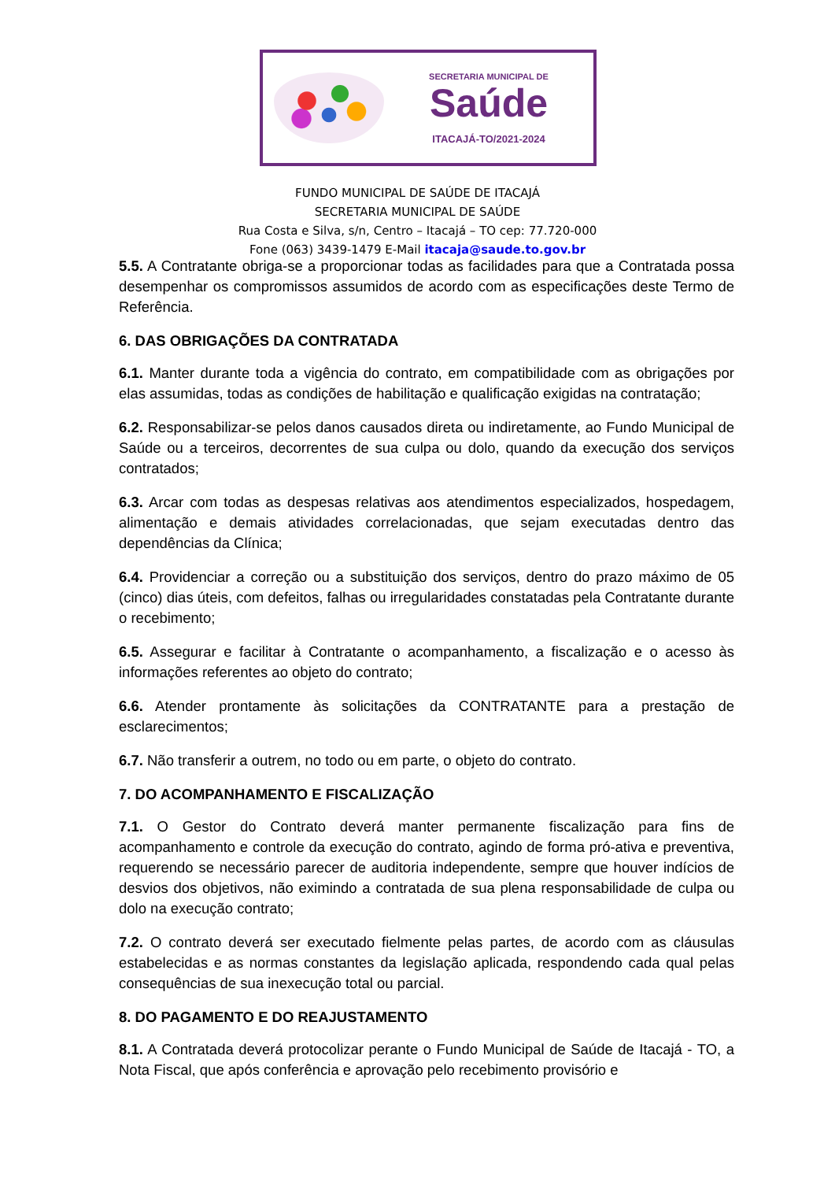SECRETARIA MUNICIPAL DE
Saúde
ITACAJÁ-TO/2021-2024
FUNDO MUNICIPAL DE SAÚDE DE ITACAJÁ
SECRETARIA MUNICIPAL DE SAÚDE
Rua Costa e Silva, s/n, Centro – Itacajá – TO cep: 77.720-000
Fone (063) 3439-1479 E-Mail itacaja@saude.to.gov.br
5.5. A Contratante obriga-se a proporcionar todas as facilidades para que a Contratada possa desempenhar os compromissos assumidos de acordo com as especificações deste Termo de Referência.
6. DAS OBRIGAÇÕES DA CONTRATADA
6.1. Manter durante toda a vigência do contrato, em compatibilidade com as obrigações por elas assumidas, todas as condições de habilitação e qualificação exigidas na contratação;
6.2. Responsabilizar-se pelos danos causados direta ou indiretamente, ao Fundo Municipal de Saúde ou a terceiros, decorrentes de sua culpa ou dolo, quando da execução dos serviços contratados;
6.3. Arcar com todas as despesas relativas aos atendimentos especializados, hospedagem, alimentação e demais atividades correlacionadas, que sejam executadas dentro das dependências da Clínica;
6.4. Providenciar a correção ou a substituição dos serviços, dentro do prazo máximo de 05 (cinco) dias úteis, com defeitos, falhas ou irregularidades constatadas pela Contratante durante o recebimento;
6.5. Assegurar e facilitar à Contratante o acompanhamento, a fiscalização e o acesso às informações referentes ao objeto do contrato;
6.6. Atender prontamente às solicitações da CONTRATANTE para a prestação de esclarecimentos;
6.7. Não transferir a outrem, no todo ou em parte, o objeto do contrato.
7. DO ACOMPANHAMENTO E FISCALIZAÇÃO
7.1. O Gestor do Contrato deverá manter permanente fiscalização para fins de acompanhamento e controle da execução do contrato, agindo de forma pró-ativa e preventiva, requerendo se necessário parecer de auditoria independente, sempre que houver indícios de desvios dos objetivos, não eximindo a contratada de sua plena responsabilidade de culpa ou dolo na execução contrato;
7.2. O contrato deverá ser executado fielmente pelas partes, de acordo com as cláusulas estabelecidas e as normas constantes da legislação aplicada, respondendo cada qual pelas consequências de sua inexecução total ou parcial.
8. DO PAGAMENTO E DO REAJUSTAMENTO
8.1. A Contratada deverá protocolizar perante o Fundo Municipal de Saúde de Itacajá - TO, a Nota Fiscal, que após conferência e aprovação pelo recebimento provisório e